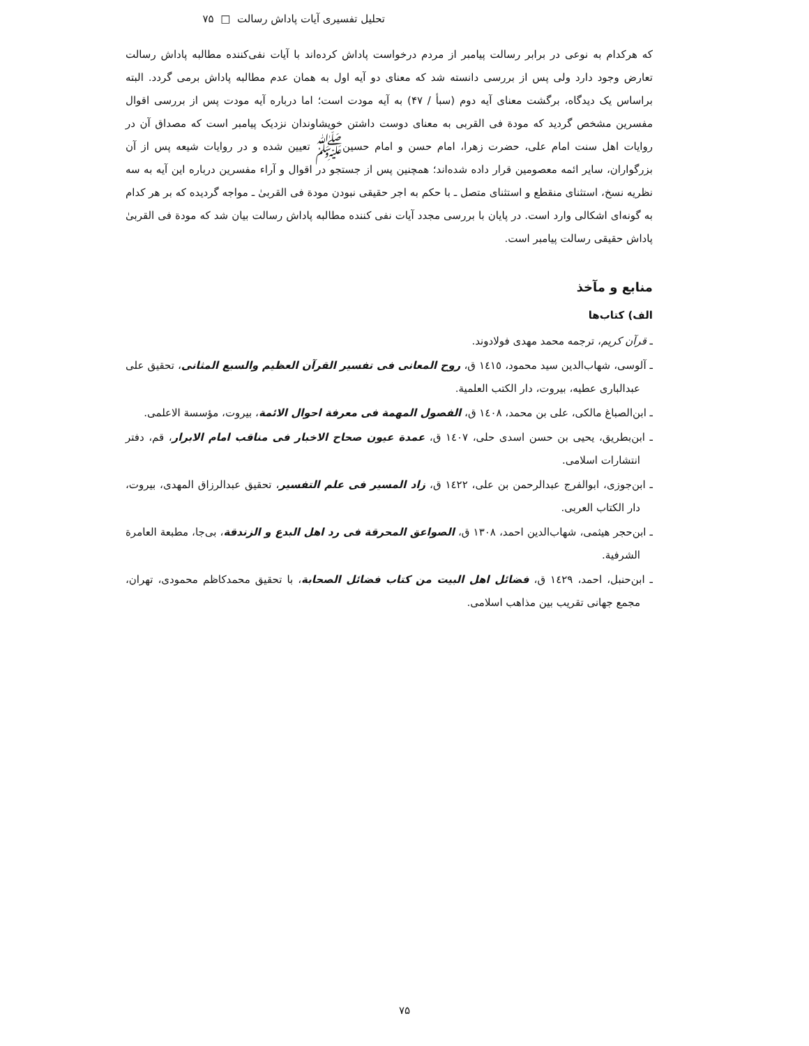تحلیل تفسیری آیات پاداش رسالت □ ۷۵
که هرکدام به نوعی در برابر رسالت پیامبر از مردم درخواست پاداش کرده‌اند با آیات نفی‌کننده مطالبه پاداش رسالت تعارض وجود دارد ولی پس از بررسی دانسته شد که معنای دو آیه اول به همان عدم مطالبه پاداش برمی گردد. البته براساس یک دیدگاه، برگشت معنای آیه دوم (سبأ / ۴۷) به آیه مودت است؛ اما درباره آیه مودت پس از بررسی اقوال مفسرین مشخص گردید که مودة فی القربی به معنای دوست داشتن خویشاوندان نزدیک پیامبر است که مصداق آن در روایات اهل سنت امام علی، حضرت زهرا، امام حسن و امام حسینﷺ تعیین شده و در روایات شیعه پس از آن بزرگواران، سایر ائمه معصومین قرار داده شده‌اند؛ همچنین پس از جستجو در اقوال و آراء مفسرین درباره این آیه به سه نظریه نسخ، استثنای منقطع و استثنای متصل ـ با حکم به اجر حقیقی نبودن مودة فی القربیٰ ـ مواجه گردیده که بر هر کدام به گونه‌ای اشکالی وارد است. در پایان با بررسی مجدد آیات نفی کننده مطالبه پاداش رسالت بیان شد که مودة فی القربیٰ پاداش حقیقی رسالت پیامبر است.
منابع و مآخذ
الف) کتاب‌ها
ـ قرآن کریم، ترجمه محمد مهدی فولادوند.
ـ آلوسی، شهاب‌الدین سید محمود، ١٤١٥ ق، روح المعانی فی تفسیر القرآن العظیم والسبع المثانی، تحقیق علی عبدالباری عطیه، بیروت، دار الکتب العلمیة.
ـ ابن‌الصباغ مالکی، علی بن محمد، ١٤٠٨ ق، الفصول المهمة فی معرفة احوال الائمة، بیروت، مؤسسة الاعلمی.
ـ ابن‌بطریق، یحیی بن حسن اسدی حلی، ١٤٠٧ ق، عمدة عیون صحاح الاخبار فی مناقب امام الابرار، قم، دفتر انتشارات اسلامی.
ـ ابن‌جوزی، ابوالفرج عبدالرحمن بن علی، ١٤٢٢ ق، زاد المسیر فی علم التفسیر، تحقیق عبدالرزاق المهدی، بیروت، دار الکتاب العربی.
ـ ابن‌حجر هیثمی، شهاب‌الدین احمد، ١٣٠٨ ق، الصواعق المحرقة فی رد اهل البدع و الزندقة، بی‌جا، مطبعة العامرة الشرفیة.
ـ ابن‌حنبل، احمد، ١٤٢٩ ق، فضائل اهل البیت من کتاب فضائل الصحابة، با تحقیق محمدکاظم محمودی، تهران، مجمع جهانی تقریب بین مذاهب اسلامی.
۷۵